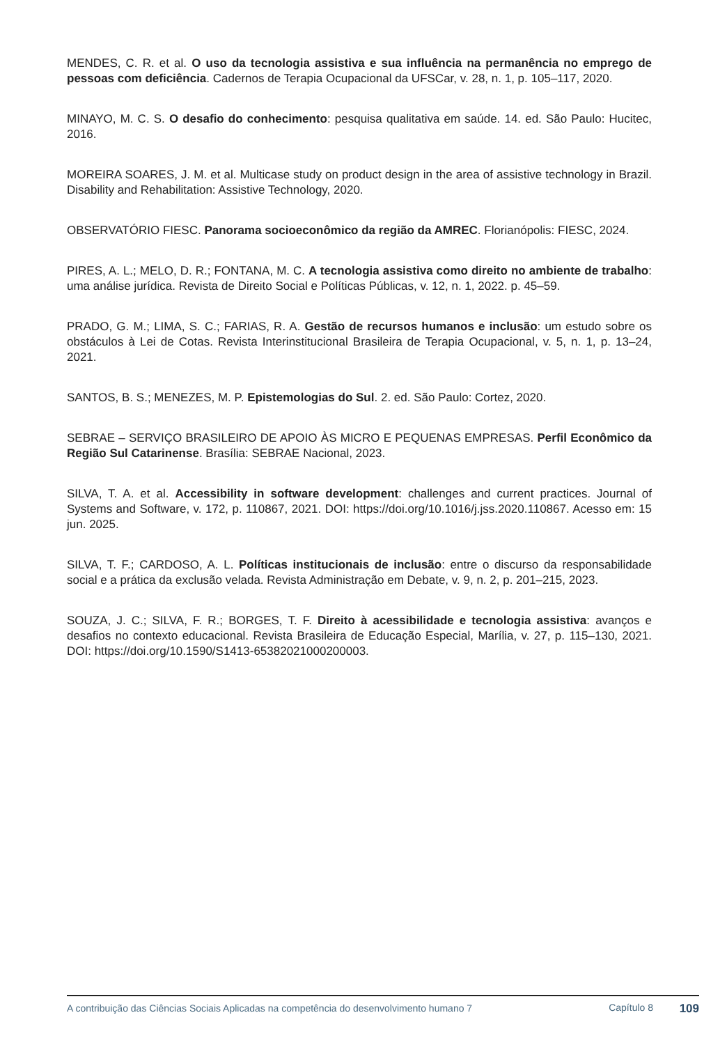MENDES, C. R. et al. O uso da tecnologia assistiva e sua influência na permanência no emprego de pessoas com deficiência. Cadernos de Terapia Ocupacional da UFSCar, v. 28, n. 1, p. 105–117, 2020.
MINAYO, M. C. S. O desafio do conhecimento: pesquisa qualitativa em saúde. 14. ed. São Paulo: Hucitec, 2016.
MOREIRA SOARES, J. M. et al. Multicase study on product design in the area of assistive technology in Brazil. Disability and Rehabilitation: Assistive Technology, 2020.
OBSERVATÓRIO FIESC. Panorama socioeconômico da região da AMREC. Florianópolis: FIESC, 2024.
PIRES, A. L.; MELO, D. R.; FONTANA, M. C. A tecnologia assistiva como direito no ambiente de trabalho: uma análise jurídica. Revista de Direito Social e Políticas Públicas, v. 12, n. 1, 2022. p. 45–59.
PRADO, G. M.; LIMA, S. C.; FARIAS, R. A. Gestão de recursos humanos e inclusão: um estudo sobre os obstáculos à Lei de Cotas. Revista Interinstitucional Brasileira de Terapia Ocupacional, v. 5, n. 1, p. 13–24, 2021.
SANTOS, B. S.; MENEZES, M. P. Epistemologias do Sul. 2. ed. São Paulo: Cortez, 2020.
SEBRAE – SERVIÇO BRASILEIRO DE APOIO ÀS MICRO E PEQUENAS EMPRESAS. Perfil Econômico da Região Sul Catarinense. Brasília: SEBRAE Nacional, 2023.
SILVA, T. A. et al. Accessibility in software development: challenges and current practices. Journal of Systems and Software, v. 172, p. 110867, 2021. DOI: https://doi.org/10.1016/j.jss.2020.110867. Acesso em: 15 jun. 2025.
SILVA, T. F.; CARDOSO, A. L. Políticas institucionais de inclusão: entre o discurso da responsabilidade social e a prática da exclusão velada. Revista Administração em Debate, v. 9, n. 2, p. 201–215, 2023.
SOUZA, J. C.; SILVA, F. R.; BORGES, T. F. Direito à acessibilidade e tecnologia assistiva: avanços e desafios no contexto educacional. Revista Brasileira de Educação Especial, Marília, v. 27, p. 115–130, 2021. DOI: https://doi.org/10.1590/S1413-65382021000200003.
A contribuição das Ciências Sociais Aplicadas na competência do desenvolvimento humano 7
Capítulo 8
109